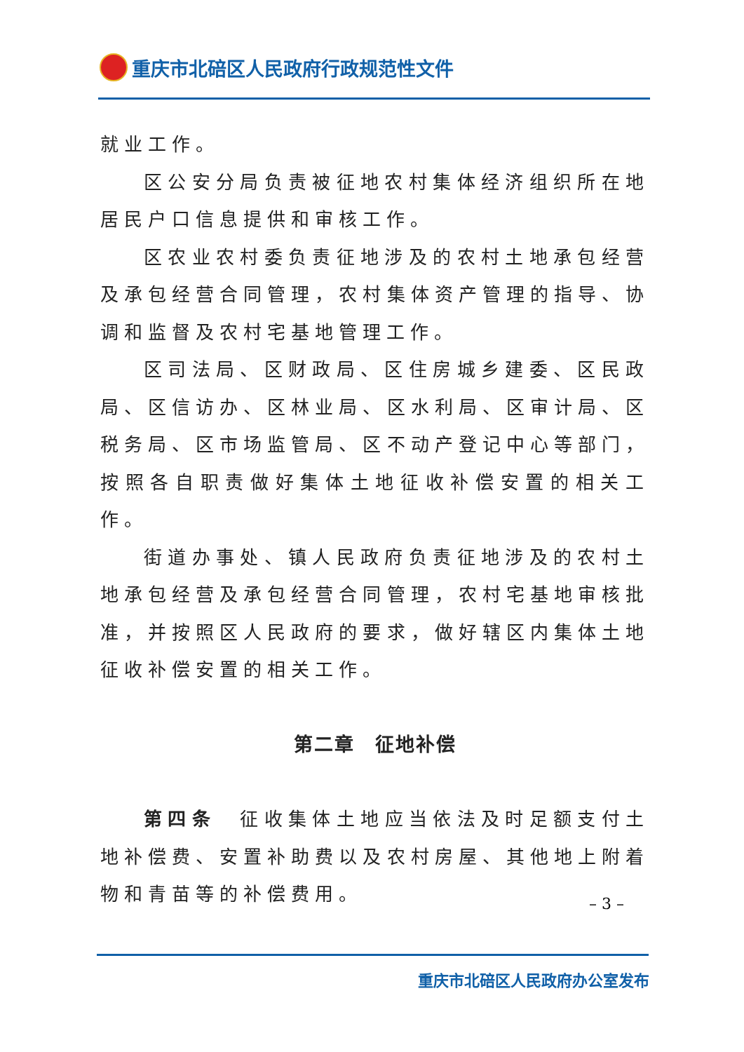重庆市北碚区人民政府行政规范性文件
就业工作。
区公安分局负责被征地农村集体经济组织所在地居民户口信息提供和审核工作。
区农业农村委负责征地涉及的农村土地承包经营及承包经营合同管理，农村集体资产管理的指导、协调和监督及农村宅基地管理工作。
区司法局、区财政局、区住房城乡建委、区民政局、区信访办、区林业局、区水利局、区审计局、区税务局、区市场监管局、区不动产登记中心等部门，按照各自职责做好集体土地征收补偿安置的相关工作。
街道办事处、镇人民政府负责征地涉及的农村土地承包经营及承包经营合同管理，农村宅基地审核批准，并按照区人民政府的要求，做好辖区内集体土地征收补偿安置的相关工作。
第二章　征地补偿
第四条　征收集体土地应当依法及时足额支付土地补偿费、安置补助费以及农村房屋、其他地上附着物和青苗等的补偿费用。
– 3 –
重庆市北碚区人民政府办公室发布